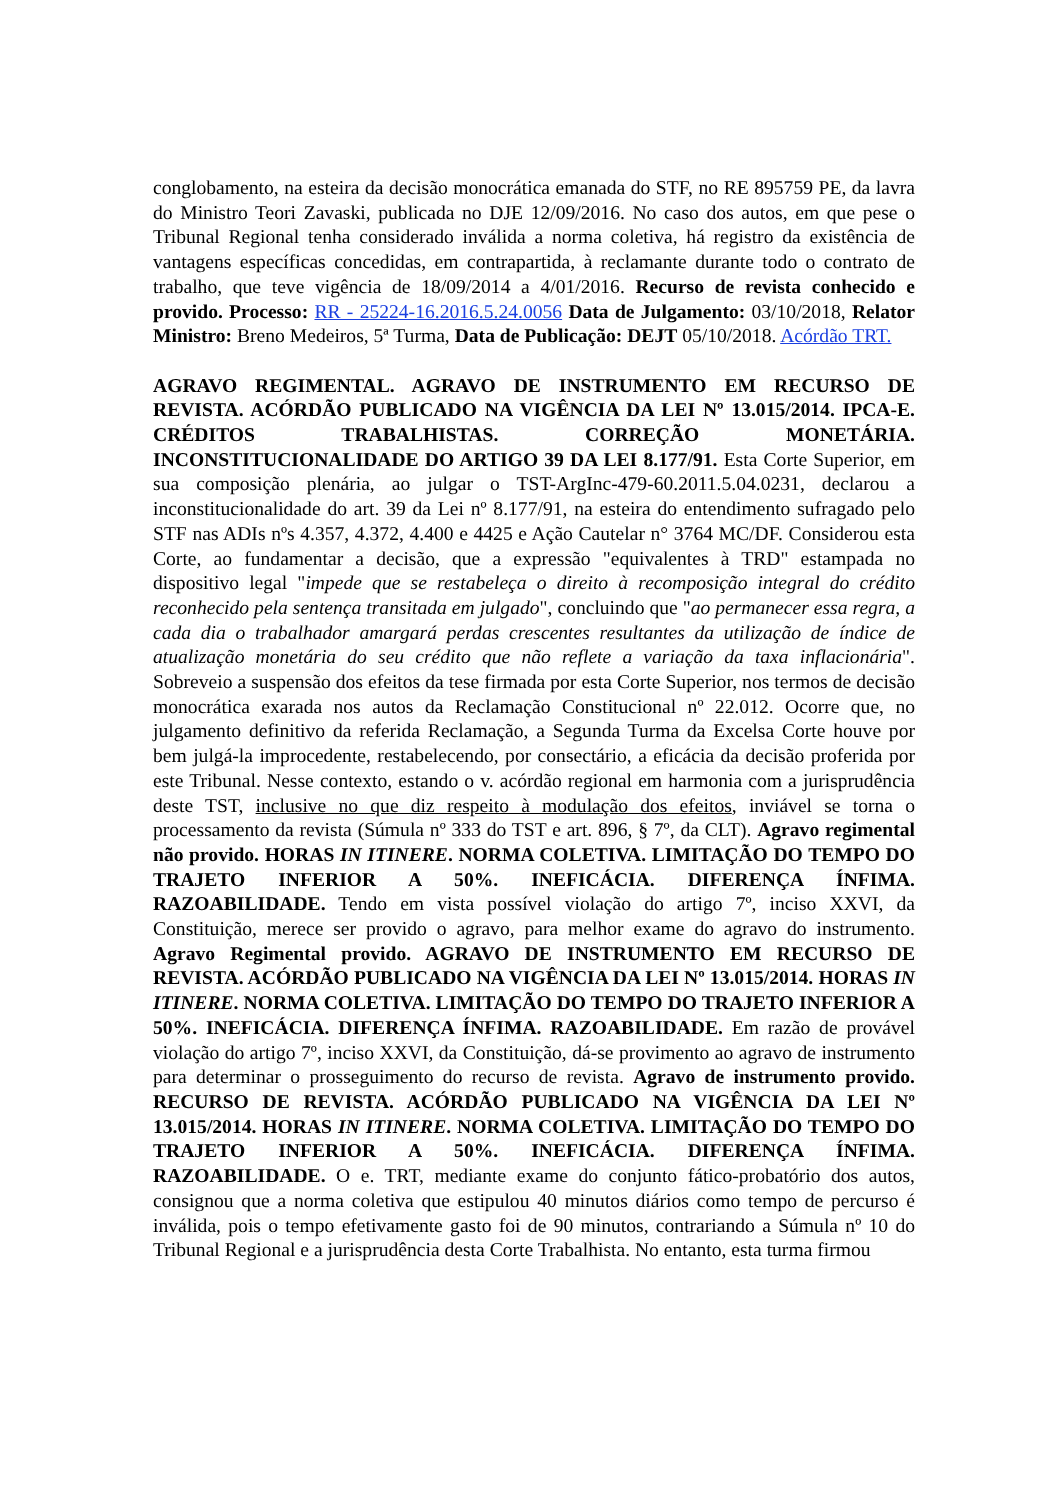conglobamento, na esteira da decisão monocrática emanada do STF, no RE 895759 PE, da lavra do Ministro Teori Zavaski, publicada no DJE 12/09/2016. No caso dos autos, em que pese o Tribunal Regional tenha considerado inválida a norma coletiva, há registro da existência de vantagens específicas concedidas, em contrapartida, à reclamante durante todo o contrato de trabalho, que teve vigência de 18/09/2014 a 4/01/2016. Recurso de revista conhecido e provido. Processo: RR - 25224-16.2016.5.24.0056 Data de Julgamento: 03/10/2018, Relator Ministro: Breno Medeiros, 5ª Turma, Data de Publicação: DEJT 05/10/2018. Acórdão TRT.
AGRAVO REGIMENTAL. AGRAVO DE INSTRUMENTO EM RECURSO DE REVISTA. ACÓRDÃO PUBLICADO NA VIGÊNCIA DA LEI Nº 13.015/2014. IPCA-E. CRÉDITOS TRABALHISTAS. CORREÇÃO MONETÁRIA. INCONSTITUCIONALIDADE DO ARTIGO 39 DA LEI 8.177/91. Esta Corte Superior, em sua composição plenária, ao julgar o TST-ArgInc-479-60.2011.5.04.0231, declarou a inconstitucionalidade do art. 39 da Lei nº 8.177/91, na esteira do entendimento sufragado pelo STF nas ADIs nºs 4.357, 4.372, 4.400 e 4425 e Ação Cautelar n° 3764 MC/DF. Considerou esta Corte, ao fundamentar a decisão, que a expressão "equivalentes à TRD" estampada no dispositivo legal "impede que se restabeleça o direito à recomposição integral do crédito reconhecido pela sentença transitada em julgado", concluindo que "ao permanecer essa regra, a cada dia o trabalhador amargará perdas crescentes resultantes da utilização de índice de atualização monetária do seu crédito que não reflete a variação da taxa inflacionária". Sobreveio a suspensão dos efeitos da tese firmada por esta Corte Superior, nos termos de decisão monocrática exarada nos autos da Reclamação Constitucional nº 22.012. Ocorre que, no julgamento definitivo da referida Reclamação, a Segunda Turma da Excelsa Corte houve por bem julgá-la improcedente, restabelecendo, por consectário, a eficácia da decisão proferida por este Tribunal. Nesse contexto, estando o v. acórdão regional em harmonia com a jurisprudência deste TST, inclusive no que diz respeito à modulação dos efeitos, inviável se torna o processamento da revista (Súmula nº 333 do TST e art. 896, § 7º, da CLT). Agravo regimental não provido. HORAS IN ITINERE. NORMA COLETIVA. LIMITAÇÃO DO TEMPO DO TRAJETO INFERIOR A 50%. INEFICÁCIA. DIFERENÇA ÍNFIMA. RAZOABILIDADE. Tendo em vista possível violação do artigo 7º, inciso XXVI, da Constituição, merece ser provido o agravo, para melhor exame do agravo do instrumento. Agravo Regimental provido. AGRAVO DE INSTRUMENTO EM RECURSO DE REVISTA. ACÓRDÃO PUBLICADO NA VIGÊNCIA DA LEI Nº 13.015/2014. HORAS IN ITINERE. NORMA COLETIVA. LIMITAÇÃO DO TEMPO DO TRAJETO INFERIOR A 50%. INEFICÁCIA. DIFERENÇA ÍNFIMA. RAZOABILIDADE. Em razão de provável violação do artigo 7º, inciso XXVI, da Constituição, dá-se provimento ao agravo de instrumento para determinar o prosseguimento do recurso de revista. Agravo de instrumento provido. RECURSO DE REVISTA. ACÓRDÃO PUBLICADO NA VIGÊNCIA DA LEI Nº 13.015/2014. HORAS IN ITINERE. NORMA COLETIVA. LIMITAÇÃO DO TEMPO DO TRAJETO INFERIOR A 50%. INEFICÁCIA. DIFERENÇA ÍNFIMA. RAZOABILIDADE. O e. TRT, mediante exame do conjunto fático-probatório dos autos, consignou que a norma coletiva que estipulou 40 minutos diários como tempo de percurso é inválida, pois o tempo efetivamente gasto foi de 90 minutos, contrariando a Súmula nº 10 do Tribunal Regional e a jurisprudência desta Corte Trabalhista. No entanto, esta turma firmou